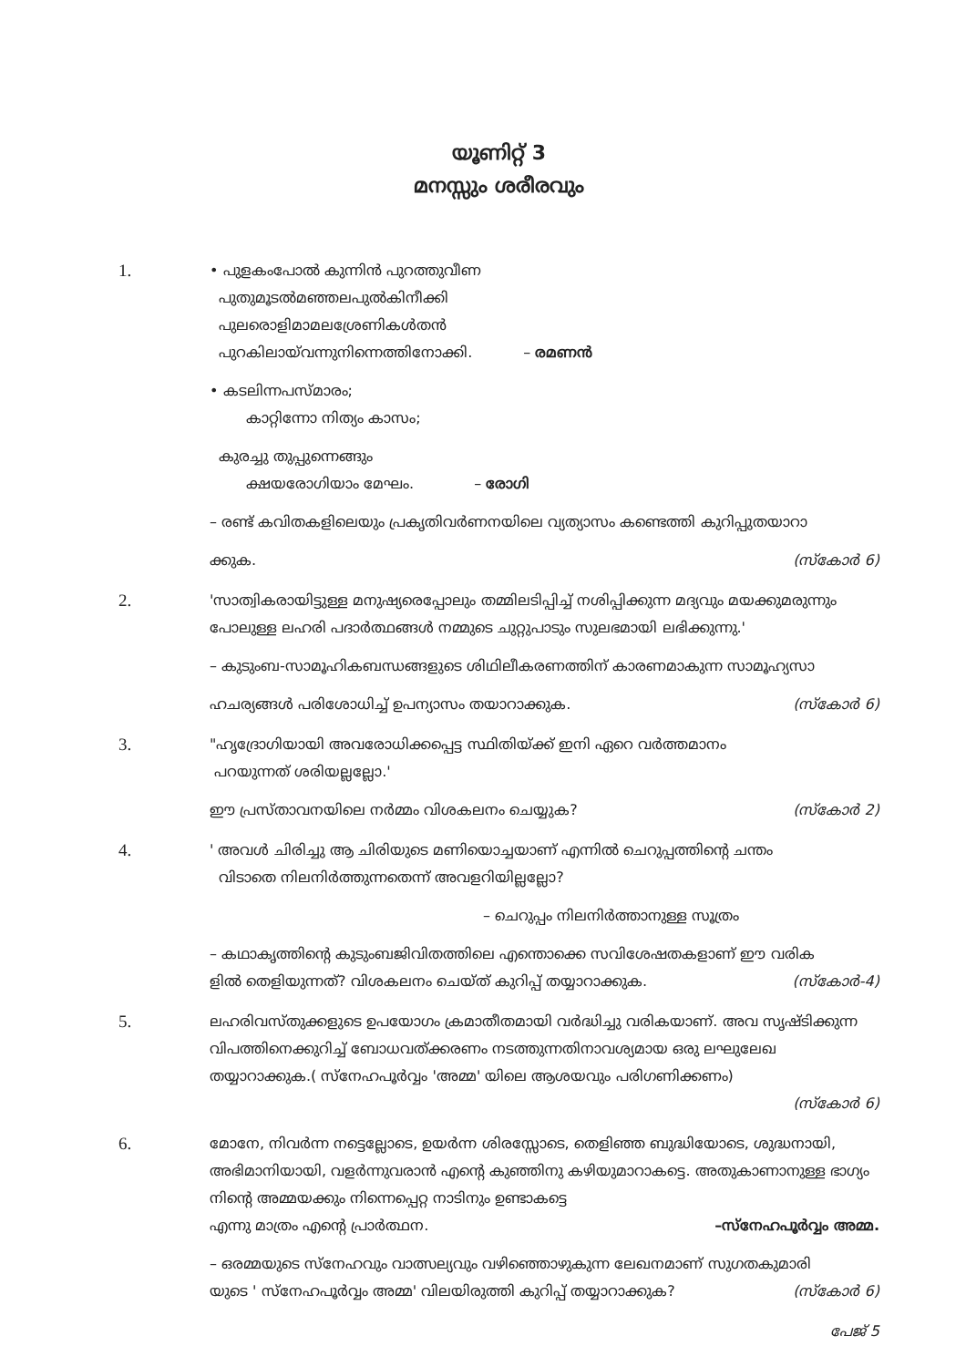യൂണിറ്റ് 3
മനസ്സും ശരീരവും
1.
• പുളകംപോൽ കുന്നിൻ പുറത്തുവീണ
പുതുമൂടൽമഞ്ഞലപുൽകിനീക്കി
പുലരൊളിമാമലശ്രേണികൾതൻ
പുറകിലായ്‌വന്നുനിന്നെത്തിനോക്കി. – രമണൻ
• കടലിന്നപസ്മാരം;
കാറ്റിന്നോ നിത്യം കാസം;
കുരച്ചു തുപ്പുന്നെങ്ങും
ക്ഷയരോഗിയാം മേഘം. – രോഗി
– രണ്ട് കവിതകളിലെയും പ്രകൃതിവർണനയിലെ വ്യത്യാസം കണ്ടെത്തി കുറിപ്പുതയാറാ
ക്കുക. (സ്കോർ 6)
2.
'സാത്വികരായിട്ടുള്ള മനുഷ്യരെപ്പോലും തമ്മിലടിപ്പിച്ച് നശിപ്പിക്കുന്ന മദ്യവും മയക്കുമരുന്നും പോലുള്ള ലഹരി പദാർത്ഥങ്ങൾ നമ്മുടെ ചുറ്റുപാടും സുലഭമായി ലഭിക്കുന്നു.'
– കുടുംബ-സാമൂഹികബന്ധങ്ങളുടെ ശിഥിലീകരണത്തിന് കാരണമാകുന്ന സാമൂഹ്യസാ
ഹചര്യങ്ങൾ പരിശോധിച്ച് ഉപന്യാസം തയാറാക്കുക. (സ്കോർ 6)
3.
"ഹൃദ്രോഗിയായി അവരോധിക്കപ്പെട്ട സ്ഥിതിയ്ക്ക് ഇനി ഏറെ വർത്തമാനം
പറയുന്നത് ശരിയല്ലല്ലോ.'
ഈ പ്രസ്താവനയിലെ നർമ്മം വിശകലനം ചെയ്യുക? (സ്കോർ 2)
4.
' അവൾ ചിരിച്ചു ആ ചിരിയുടെ മണിയൊച്ചയാണ് എന്നിൽ ചെറുപ്പത്തിന്റെ ചന്തം
വിടാതെ നിലനിർത്തുന്നതെന്ന് അവളറിയില്ലല്ലോ?
– ചെറുപ്പം നിലനിർത്താനുള്ള സൂത്രം
– കഥാകൃത്തിന്റെ കുടുംബജിവിതത്തിലെ എന്തൊക്കെ സവിശേഷതകളാണ് ഈ വരിക
ളിൽ തെളിയുന്നത്? വിശകലനം ചെയ്ത് കുറിപ്പ് തയ്യാറാക്കുക. (സ്കോർ-4)
5.
ലഹരിവസ്തുക്കളുടെ ഉപയോഗം ക്രമാതീതമായി വർദ്ധിച്ചു വരികയാണ്. അവ സൃഷ്ടിക്കുന്ന വിപത്തിനെക്കുറിച്ച് ബോധവത്ക്കരണം നടത്തുന്നതിനാവശ്യമായ ഒരു ലഘുലേഖ തയ്യാറാക്കുക.( സ്നേഹപൂർവ്വം 'അമ്മ' യിലെ ആശയവും പരിഗണിക്കണം)
(സ്കോർ 6)
6.
മോനേ, നിവർന്ന നട്ടെല്ലോടെ, ഉയർന്ന ശിരസ്സോടെ, തെളിഞ്ഞ ബുദ്ധിയോടെ, ശുദ്ധനായി, അഭിമാനിയായി, വളർന്നുവരാൻ എന്റെ കുഞ്ഞിനു കഴിയുമാറാകട്ടെ. അതുകാണാനുള്ള ഭാഗ്യം നിന്റെ അമ്മയക്കും നിന്നെപ്പെറ്റ നാടിനും ഉണ്ടാകട്ടെ
എന്നു മാത്രം എന്റെ പ്രാർത്ഥന. –സ്നേഹപൂർവ്വം അമ്മ.
– ഒരമ്മയുടെ സ്നേഹവും വാത്സല്യവും വഴിഞ്ഞൊഴുകുന്ന ലേഖനമാണ് സുഗതകുമാരി
യുടെ ' സ്നേഹപൂർവ്വം അമ്മ' വിലയിരുത്തി കുറിപ്പ് തയ്യാറാക്കുക? (സ്കോർ 6)
പേജ് 5